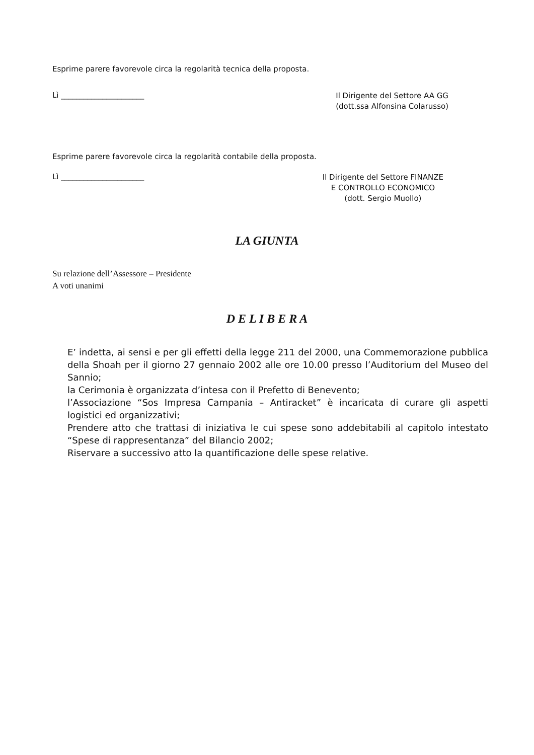Esprime parere favorevole circa la regolarità tecnica della proposta.
Lì ______________________
Il Dirigente del Settore AA GG
(dott.ssa Alfonsina Colarusso)
Esprime parere favorevole circa la regolarità contabile della proposta.
Lì ______________________
Il Dirigente del Settore FINANZE
E CONTROLLO ECONOMICO
(dott. Sergio Muollo)
LA GIUNTA
Su relazione dell’Assessore – Presidente
A voti unanimi
D E L I B E R A
E’ indetta, ai sensi e per gli effetti della legge 211 del 2000, una Commemorazione pubblica della Shoah per il giorno 27 gennaio 2002 alle ore 10.00 presso l’Auditorium del Museo del Sannio;
la Cerimonia è organizzata d’intesa con il Prefetto di Benevento;
l’Associazione “Sos Impresa Campania – Antiracket” è incaricata di curare gli aspetti logistici ed organizzativi;
Prendere atto che trattasi di iniziativa le cui spese sono addebitabili al capitolo intestato “Spese di rappresentanza” del Bilancio 2002;
Riservare a successivo atto la quantificazione delle spese relative.